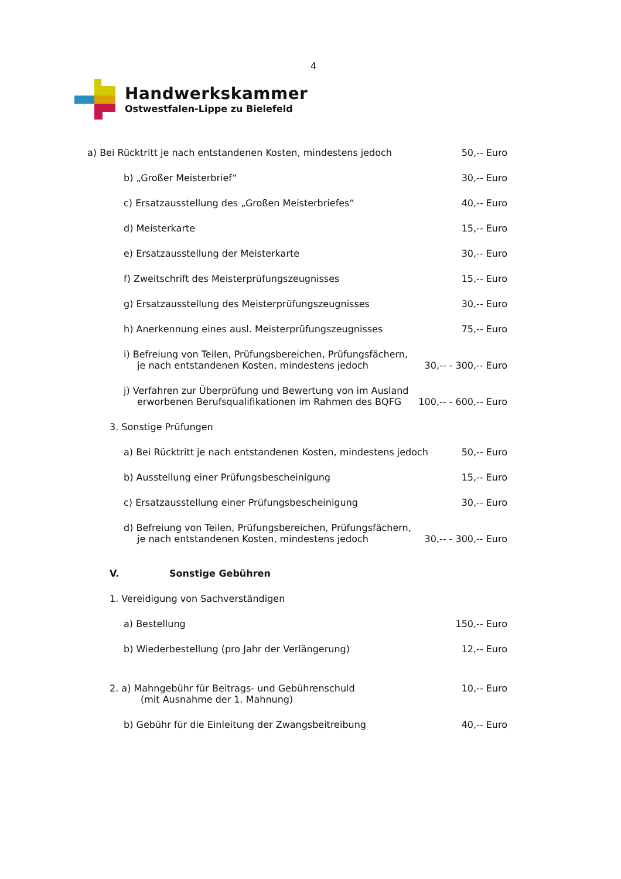4
Handwerkskammer
Ostwestfalen-Lippe zu Bielefeld
a) Bei Rücktritt je nach entstandenen Kosten, mindestens jedoch 50,-- Euro
b) „Großer Meisterbrief“30,-- Euro
c) Ersatzausstellung des „Großen Meisterbriefes“40,-- Euro
d) Meisterkarte 15,-- Euro
e) Ersatzausstellung der Meisterkarte 30,-- Euro
f) Zweitschrift des Meisterprüfungszeugnisses 15,-- Euro
g) Ersatzausstellung des Meisterprüfungszeugnisses 30,-- Euro
h) Anerkennung eines ausl. Meisterprüfungszeugnisses 75,-- Euro
i) Befreiung von Teilen, Prüfungsbereichen, Prüfungsfächern,
je nach entstandenen Kosten, mindestens jedoch 30,-- - 300,-- Euro
j) Verfahren zur Überprüfung und Bewertung von im Ausland
erworbenen Berufsqualifikationen im Rahmen des BQFG 100,-- - 600,-- Euro
3. Sonstige Prüfungen
a) Bei Rücktritt je nach entstandenen Kosten, mindestens jedoch 50,-- Euro
b) Ausstellung einer Prüfungsbescheinigung 15,-- Euro
c) Ersatzausstellung einer Prüfungsbescheinigung 30,-- Euro
d) Befreiung von Teilen, Prüfungsbereichen, Prüfungsfächern,
je nach entstandenen Kosten, mindestens jedoch 30,-- - 300,-- Euro
V. Sonstige Gebühren
1. Vereidigung von Sachverständigen
a) Bestellung 150,-- Euro
b) Wiederbestellung (pro Jahr der Verlängerung) 12,-- Euro
2. a) Mahngebühr für Beitrags- und Gebührenschuld
(mit Ausnahme der 1. Mahnung) 10,-- Euro
b) Gebühr für die Einleitung der Zwangsbeitreibung 40,-- Euro